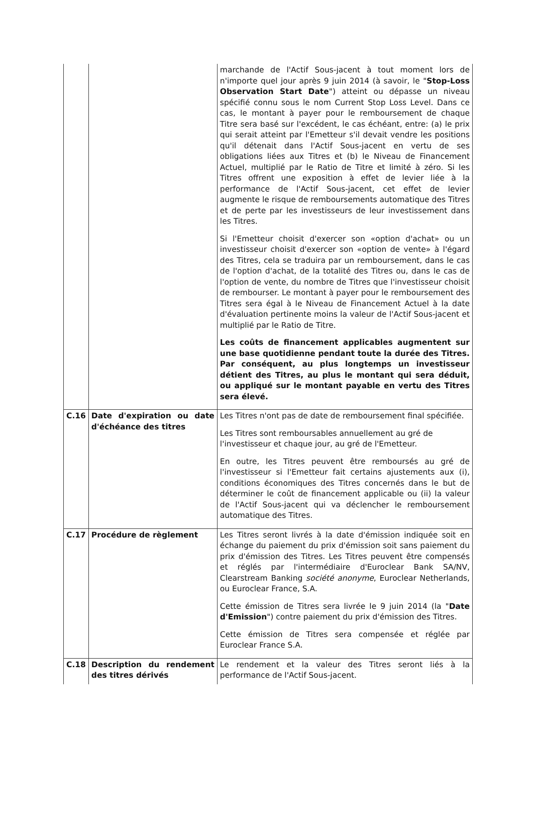| | | marchande de l'Actif Sous-jacent à tout moment lors de n'importe quel jour après 9 juin 2014 (à savoir, le " Stop-Loss Observation Start Date ") atteint ou dépasse un niveau spécifié connu sous le nom Current Stop Loss Level. Dans ce cas, le montant à payer pour le remboursement de chaque Titre sera basé sur l'excédent, le cas échéant, entre: (a) le prix qui serait atteint par l'Emetteur s'il devait vendre les positions qu'il détenait dans l'Actif Sous-jacent en vertu de ses obligations liées aux Titres et (b) le Niveau de Financement Actuel, multiplié par le Ratio de Titre et limité à zéro. Si les Titres offrent une exposition à effet de levier liée à la performance de l'Actif Sous-jacent, cet effet de levier augmente le risque de remboursements automatique des Titres et de perte par les investisseurs de leur investissement dans les Titres. Si l'Emetteur choisit d'exercer son «option d'achat» ou un investisseur choisit d'exercer son «option de vente» à l'égard des Titres, cela se traduira par un remboursement, dans le cas de l'option d'achat, de la totalité des Titres ou, dans le cas de l'option de vente, du nombre de Titres que l'investisseur choisit de rembourser. Le montant à payer pour le remboursement des Titres sera égal à le Niveau de Financement Actuel à la date d'évaluation pertinente moins la valeur de l'Actif Sous-jacent et multiplié par le Ratio de Titre. Les coûts de financement applicables augmentent sur une base quotidienne pendant toute la durée des Titres. Par conséquent, au plus longtemps un investisseur détient des Titres, au plus le montant qui sera déduit, ou appliqué sur le montant payable en vertu des Titres sera élevé. |
| C.16 | Date d'expiration ou date d'échéance des titres | Les Titres n'ont pas de date de remboursement final spécifiée. Les Titres sont remboursables annuellement au gré de l'investisseur et chaque jour, au gré de l'Emetteur. En outre, les Titres peuvent être remboursés au gré de l'investisseur si l'Emetteur fait certains ajustements aux (i), conditions économiques des Titres concernés dans le but de déterminer le coût de financement applicable ou (ii) la valeur de l'Actif Sous-jacent qui va déclencher le remboursement automatique des Titres. |
| C.17 | Procédure de règlement | Les Titres seront livrés à la date d'émission indiquée soit en échange du paiement du prix d'émission soit sans paiement du prix d'émission des Titres. Les Titres peuvent être compensés et réglés par l'intermédiaire d'Euroclear Bank SA/NV, Clearstream Banking société anonyme , Euroclear Netherlands, ou Euroclear France, S.A. Cette émission de Titres sera livrée le 9 juin 2014 (la " Date d'Emission ") contre paiement du prix d'émission des Titres. Cette émission de Titres sera compensée et réglée par Euroclear France S.A. |
| C.18 | Description du rendement des titres dérivés | Le rendement et la valeur des Titres seront liés à la performance de l'Actif Sous-jacent. |